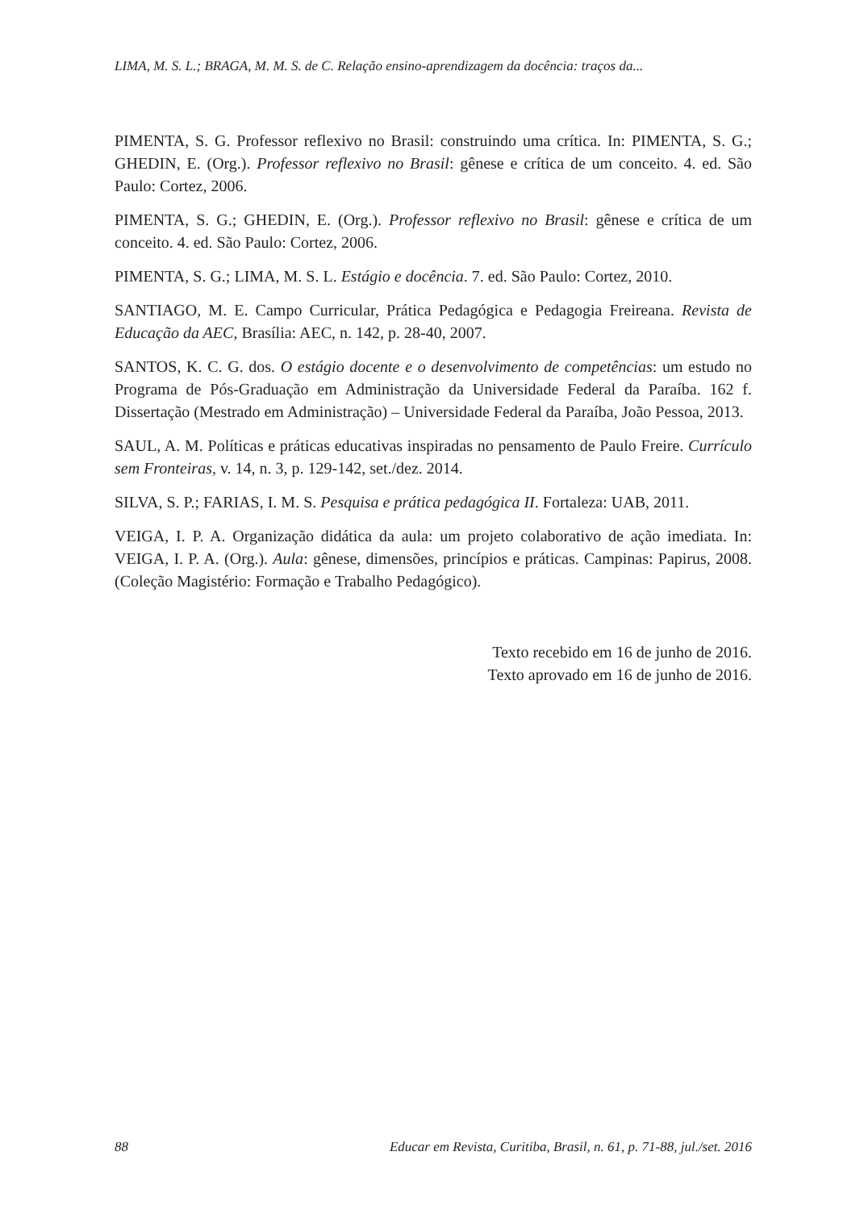LIMA, M. S. L.; BRAGA, M. M. S. de C. Relação ensino-aprendizagem da docência: traços da...
PIMENTA, S. G. Professor reflexivo no Brasil: construindo uma crítica. In: PIMENTA, S. G.; GHEDIN, E. (Org.). Professor reflexivo no Brasil: gênese e crítica de um conceito. 4. ed. São Paulo: Cortez, 2006.
PIMENTA, S. G.; GHEDIN, E. (Org.). Professor reflexivo no Brasil: gênese e crítica de um conceito. 4. ed. São Paulo: Cortez, 2006.
PIMENTA, S. G.; LIMA, M. S. L. Estágio e docência. 7. ed. São Paulo: Cortez, 2010.
SANTIAGO, M. E. Campo Curricular, Prática Pedagógica e Pedagogia Freireana. Revista de Educação da AEC, Brasília: AEC, n. 142, p. 28-40, 2007.
SANTOS, K. C. G. dos. O estágio docente e o desenvolvimento de competências: um estudo no Programa de Pós-Graduação em Administração da Universidade Federal da Paraíba. 162 f. Dissertação (Mestrado em Administração) – Universidade Federal da Paraíba, João Pessoa, 2013.
SAUL, A. M. Políticas e práticas educativas inspiradas no pensamento de Paulo Freire. Currículo sem Fronteiras, v. 14, n. 3, p. 129-142, set./dez. 2014.
SILVA, S. P.; FARIAS, I. M. S. Pesquisa e prática pedagógica II. Fortaleza: UAB, 2011.
VEIGA, I. P. A. Organização didática da aula: um projeto colaborativo de ação imediata. In: VEIGA, I. P. A. (Org.). Aula: gênese, dimensões, princípios e práticas. Campinas: Papirus, 2008. (Coleção Magistério: Formação e Trabalho Pedagógico).
Texto recebido em 16 de junho de 2016.
Texto aprovado em 16 de junho de 2016.
88 Educar em Revista, Curitiba, Brasil, n. 61, p. 71-88, jul./set. 2016